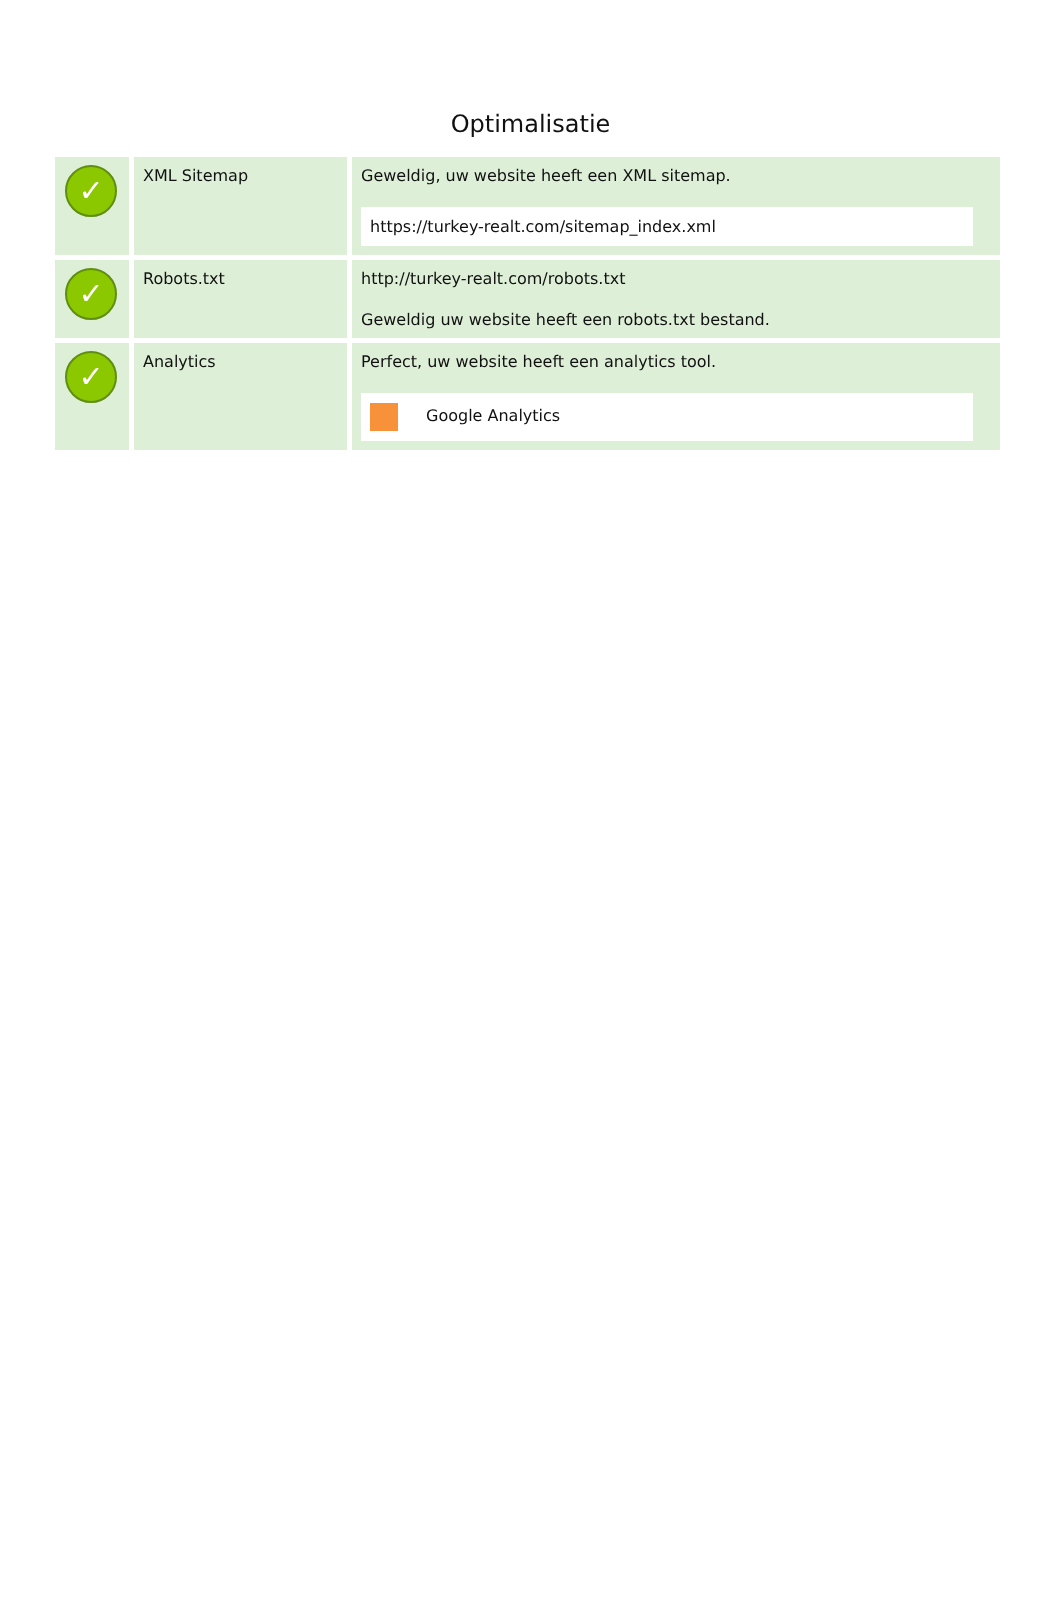Optimalisatie
| ✓ | XML Sitemap | Geweldig, uw website heeft een XML sitemap. https://turkey-realt.com/sitemap_index.xml |
| ✓ | Robots.txt | http://turkey-realt.com/robots.txt Geweldig uw website heeft een robots.txt bestand. |
| ✓ | Analytics | Perfect, uw website heeft een analytics tool. Google Analytics |